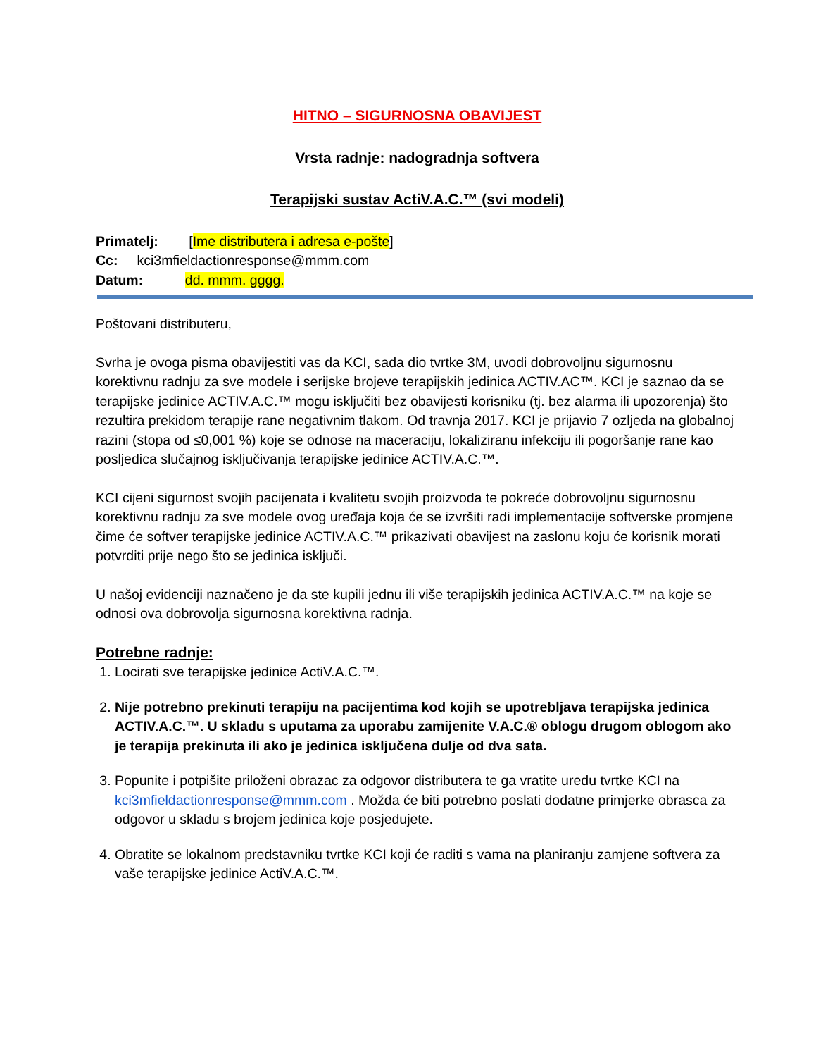HITNO – SIGURNOSNA OBAVIJEST
Vrsta radnje: nadogradnja softvera
Terapijski sustav ActiV.A.C.™ (svi modeli)
Primatelj: [Ime distributera i adresa e-pošte]
Cc: kci3mfieldactionresponse@mmm.com
Datum: dd. mmm. gggg.
Poštovani distributeru,
Svrha je ovoga pisma obavijestiti vas da KCI, sada dio tvrtke 3M, uvodi dobrovoljnu sigurnosnu korektivnu radnju za sve modele i serijske brojeve terapijskih jedinica ACTIV.AC™. KCI je saznao da se terapijske jedinice ACTIV.A.C.™ mogu isključiti bez obavijesti korisniku (tj. bez alarma ili upozorenja) što rezultira prekidom terapije rane negativnim tlakom. Od travnja 2017. KCI je prijavio 7 ozljeda na globalnoj razini (stopa od ≤0,001 %) koje se odnose na maceraciju, lokaliziranu infekciju ili pogoršanje rane kao posljedica slučajnog isključivanja terapijske jedinice ACTIV.A.C.™.
KCI cijeni sigurnost svojih pacijenata i kvalitetu svojih proizvoda te pokreće dobrovoljnu sigurnosnu korektivnu radnju za sve modele ovog uređaja koja će se izvršiti radi implementacije softverske promjene čime će softver terapijske jedinice ACTIV.A.C.™ prikazivati obavijest na zaslonu koju će korisnik morati potvrditi prije nego što se jedinica isključi.
U našoj evidenciji naznačeno je da ste kupili jednu ili više terapijskih jedinica ACTIV.A.C.™ na koje se odnosi ova dobrovolja sigurnosna korektivna radnja.
Potrebne radnje:
1. Locirati sve terapijske jedinice ActiV.A.C.™.
2. Nije potrebno prekinuti terapiju na pacijentima kod kojih se upotrebljava terapijska jedinica ACTIV.A.C.™. U skladu s uputama za uporabu zamijenite V.A.C.® oblogu drugom oblogom ako je terapija prekinuta ili ako je jedinica isključena dulje od dva sata.
3. Popunite i potpišite priloženi obrazac za odgovor distributera te ga vratite uredu tvrtke KCI na kci3mfieldactionresponse@mmm.com . Možda će biti potrebno poslati dodatne primjerke obrasca za odgovor u skladu s brojem jedinica koje posjedujete.
4. Obratite se lokalnom predstavniku tvrtke KCI koji će raditi s vama na planiranju zamjene softvera za vaše terapijske jedinice ActiV.A.C.™.